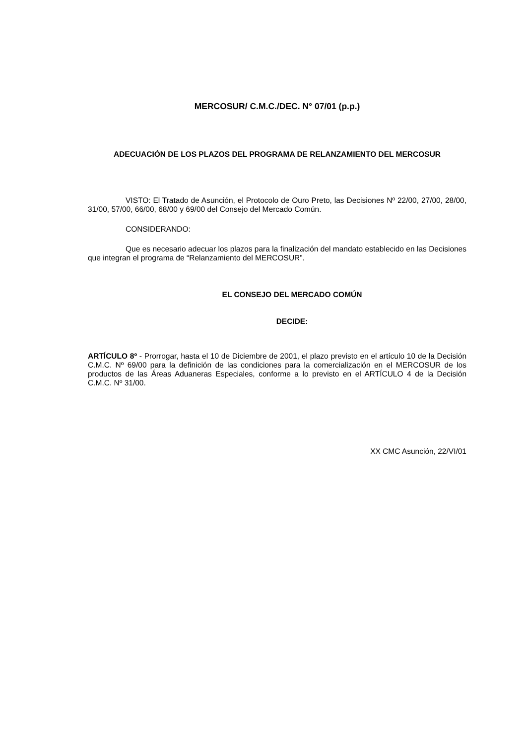MERCOSUR/ C.M.C./DEC. N° 07/01 (p.p.)
ADECUACIÓN DE LOS PLAZOS DEL PROGRAMA DE RELANZAMIENTO DEL MERCOSUR
VISTO: El Tratado de Asunción, el Protocolo de Ouro Preto, las Decisiones Nº 22/00, 27/00, 28/00, 31/00, 57/00, 66/00, 68/00 y 69/00 del Consejo del Mercado Común.
CONSIDERANDO:
Que es necesario adecuar los plazos para la finalización del mandato establecido en las Decisiones que integran el programa de “Relanzamiento del MERCOSUR”.
EL CONSEJO DEL MERCADO COMÚN
DECIDE:
ARTÍCULO 8º - Prorrogar, hasta el 10 de Diciembre de 2001, el plazo previsto en el artículo 10 de la Decisión C.M.C. Nº 69/00 para la definición de las condiciones para la comercialización en el MERCOSUR de los productos de las Áreas Aduaneras Especiales, conforme a lo previsto en el ARTÍCULO 4 de la Decisión C.M.C. Nº 31/00.
XX CMC Asunción, 22/VI/01